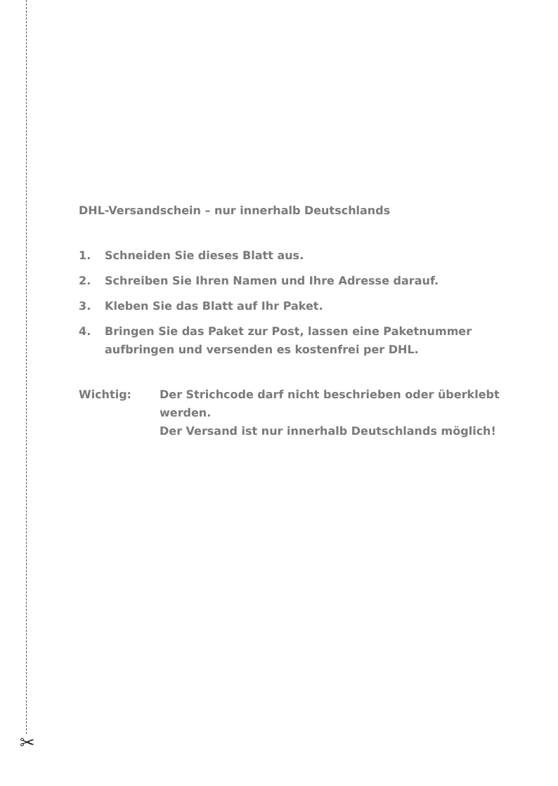✂
DHL-Versandschein – nur innerhalb Deutschlands
1. Schneiden Sie dieses Blatt aus.
2. Schreiben Sie Ihren Namen und Ihre Adresse darauf.
3. Kleben Sie das Blatt auf Ihr Paket.
4. Bringen Sie das Paket zur Post, lassen eine Paketnummer aufbringen und versenden es kostenfrei per DHL.
Wichtig: Der Strichcode darf nicht beschrieben oder überklebt werden.
Der Versand ist nur innerhalb Deutschlands möglich!